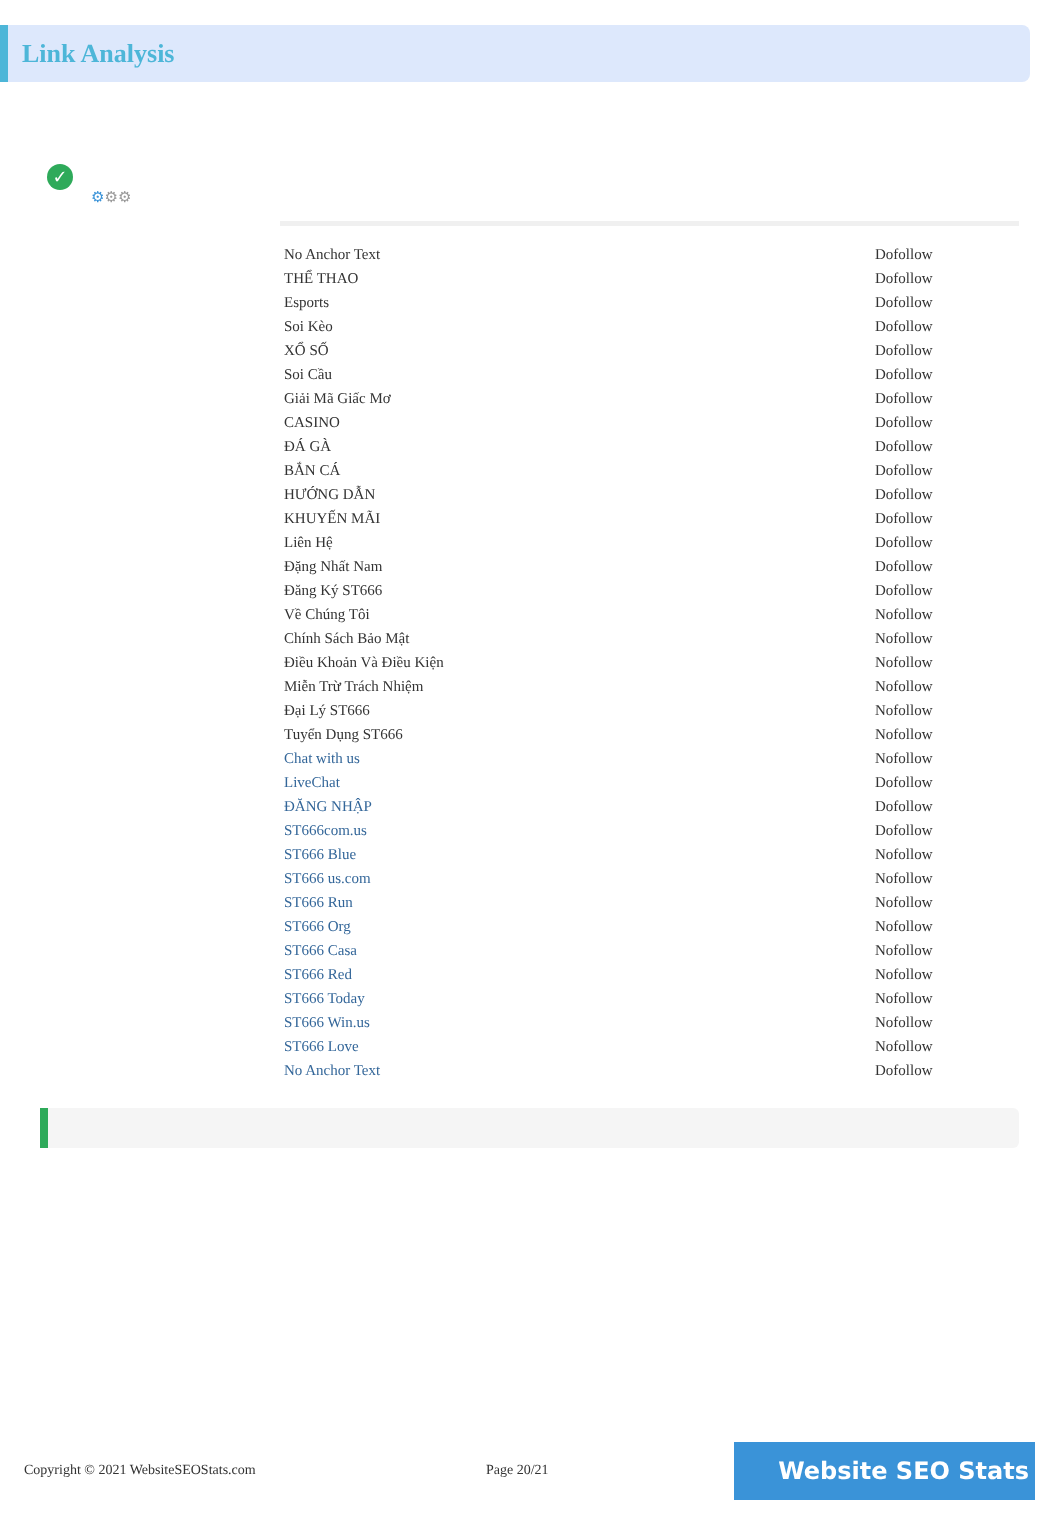Link Analysis
✓
⚙⚙⚙
| No Anchor Text | Dofollow |
| THỂ THAO | Dofollow |
| Esports | Dofollow |
| Soi Kèo | Dofollow |
| XỔ SỐ | Dofollow |
| Soi Cầu | Dofollow |
| Giải Mã Giấc Mơ | Dofollow |
| CASINO | Dofollow |
| ĐÁ GÀ | Dofollow |
| BẮN CÁ | Dofollow |
| HƯỚNG DẪN | Dofollow |
| KHUYẾN MÃI | Dofollow |
| Liên Hệ | Dofollow |
| Đặng Nhất Nam | Dofollow |
| Đăng Ký ST666 | Dofollow |
| Về Chúng Tôi | Nofollow |
| Chính Sách Bảo Mật | Nofollow |
| Điều Khoản Và Điều Kiện | Nofollow |
| Miễn Trừ Trách Nhiệm | Nofollow |
| Đại Lý ST666 | Nofollow |
| Tuyển Dụng ST666 | Nofollow |
| Chat with us | Nofollow |
| LiveChat | Dofollow |
| ĐĂNG NHẬP | Dofollow |
| ST666com.us | Dofollow |
| ST666 Blue | Nofollow |
| ST666 us.com | Nofollow |
| ST666 Run | Nofollow |
| ST666 Org | Nofollow |
| ST666 Casa | Nofollow |
| ST666 Red | Nofollow |
| ST666 Today | Nofollow |
| ST666 Win.us | Nofollow |
| ST666 Love | Nofollow |
| No Anchor Text | Dofollow |
Copyright © 2021 WebsiteSEOStats.com Page 20/21 Website SEO Stats